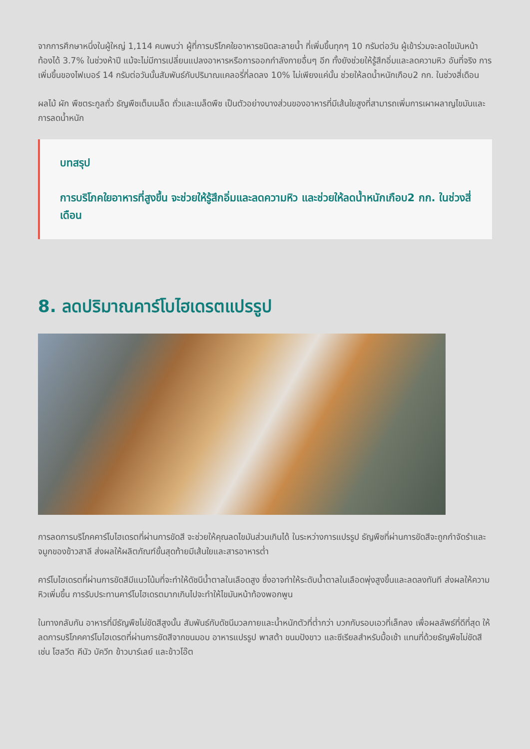จากการศึกษาหนึ่งในผู้ใหญ่ 1,114 คนพบว่า ผู้ที่การบริโภคใยอาหารชนิดละลายน้ำ ที่เพิ่มขึ้นทุกๆ 10 กรัมต่อวัน ผู้เข้าร่วมจะลดไขมันหน้าท้องได้ 3.7% ในช่วงห้าปี แม้จะไม่มีการเปลี่ยนแปลงอาหารหรือการออกกำลังกายอื่นๆ อีก ทั้งยังช่วยให้รู้สึกอิ่มและลดความหิว อันที่จริง การเพิ่มขึ้นของไฟเบอร์ 14 กรัมต่อวันนั้นสัมพันธ์กับปริมาณแคลอรี่ที่ลดลง 10% ไม่เพียงแค่นั้น ช่วยให้ลดน้ำหนักเกือบ2 กก. ในช่วงสี่เดือน
ผลไม้ ผัก พืชตระกูลถั่ว ธัญพืชเต็มเมล็ด ถั่วและเมล็ดพืช เป็นตัวอย่างบางส่วนของอาหารที่มีเส้นใยสูงที่สามารถเพิ่มการเผาผลาญไขมันและการลดน้ำหนัก
บทสรุป
การบริโภคใยอาหารที่สูงขึ้น จะช่วยให้รู้สึกอิ่มและลดความหิว และช่วยให้ลดน้ำหนักเกือบ2 กก. ในช่วงสี่เดือน
8. ลดปริมาณคาร์โบไฮเดรตแปรรูป
การลดการบริโภคคาร์โบไฮเดรตที่ผ่านการขัดสี จะช่วยให้คุณลดไขมันส่วนเกินได้ ในระหว่างการแปรรูป ธัญพืชที่ผ่านการขัดสีจะถูกกำจัดรำและจมูกของข้าวสาลี ส่งผลให้ผลิตภัณฑ์ขั้นสุดท้ายมีเส้นใยและสารอาหารต่ำ
คาร์โบไฮเดรตที่ผ่านการขัดสีมีแนวโน้มที่จะทำให้ดัชนีน้ำตาลในเลือดสูง ซึ่งอาจทำให้ระดับน้ำตาลในเลือดพุ่งสูงขึ้นและลดลงทันที ส่งผลให้ความหิวเพิ่มขึ้น การรับประทานคาร์โบไฮเดรตมากเกินไปจะทำให้ไขมันหน้าท้องพอกพูน
ในทางกลับกัน อาหารที่มีธัญพืชไม่ขัดสีสูงนั้น สัมพันธ์กับดัชนีมวลกายและน้ำหนักตัวที่ต่ำกว่า บวกกับรอบเอวที่เล็กลง เพื่อผลลัพธ์ที่ดีที่สุด ให้ลดการบริโภคคาร์โบไฮเดรตที่ผ่านการขัดสีจากขนมอบ อาหารแปรรูป พาสต้า ขนมปังขาว และซีเรียลสำหรับมื้อเช้า แทนที่ด้วยธัญพืชไม่ขัดสี เช่น โฮลวีต คีนัว บัควีท ข้าวบาร์เลย์ และข้าวโอ๊ต